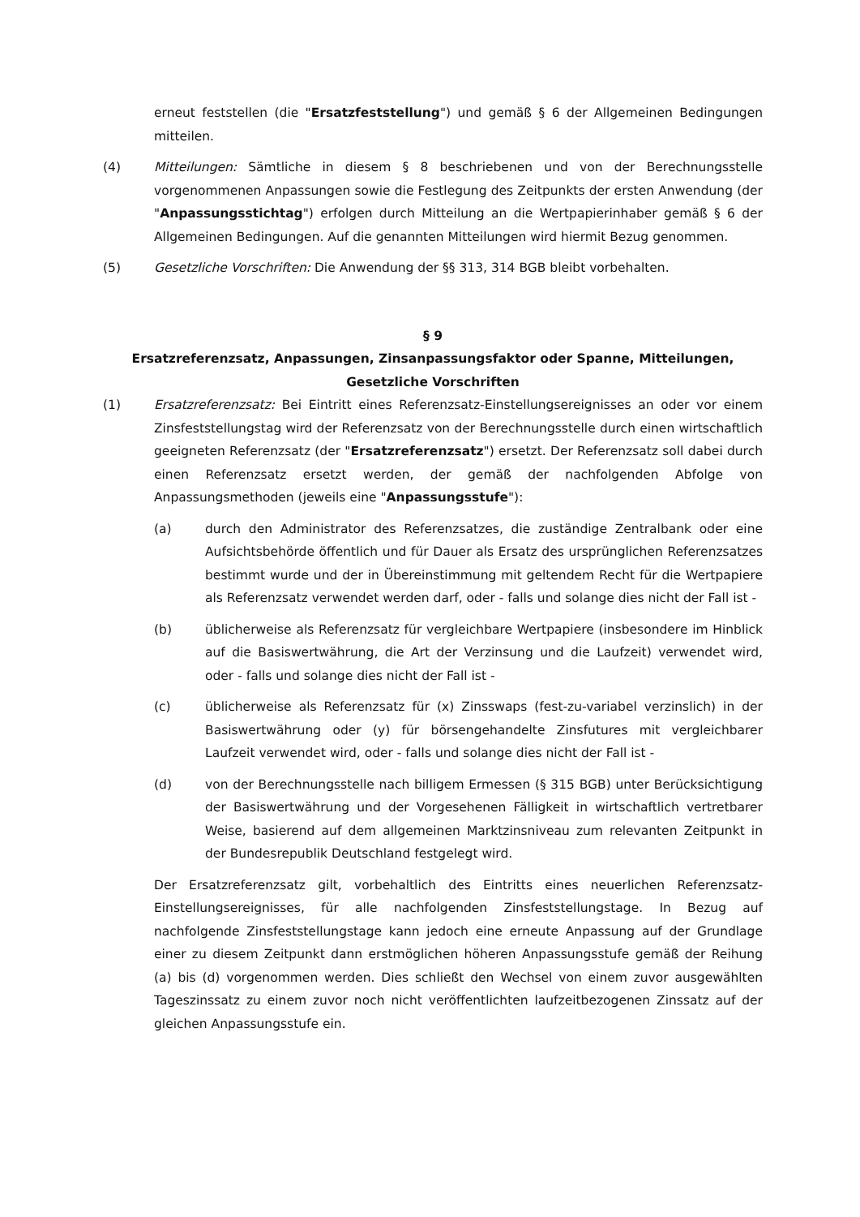erneut feststellen (die "Ersatzfeststellung") und gemäß § 6 der Allgemeinen Bedingungen mitteilen.
(4) Mitteilungen: Sämtliche in diesem § 8 beschriebenen und von der Berechnungsstelle vorgenommenen Anpassungen sowie die Festlegung des Zeitpunkts der ersten Anwendung (der "Anpassungsstichtag") erfolgen durch Mitteilung an die Wertpapierinhaber gemäß § 6 der Allgemeinen Bedingungen. Auf die genannten Mitteilungen wird hiermit Bezug genommen.
(5) Gesetzliche Vorschriften: Die Anwendung der §§ 313, 314 BGB bleibt vorbehalten.
§ 9
Ersatzreferenzsatz, Anpassungen, Zinsanpassungsfaktor oder Spanne, Mitteilungen, Gesetzliche Vorschriften
(1) Ersatzreferenzsatz: Bei Eintritt eines Referenzsatz-Einstellungsereignisses an oder vor einem Zinsfeststellungstag wird der Referenzsatz von der Berechnungsstelle durch einen wirtschaftlich geeigneten Referenzsatz (der "Ersatzreferenzsatz") ersetzt. Der Referenzsatz soll dabei durch einen Referenzsatz ersetzt werden, der gemäß der nachfolgenden Abfolge von Anpassungsmethoden (jeweils eine "Anpassungsstufe"):
(a) durch den Administrator des Referenzsatzes, die zuständige Zentralbank oder eine Aufsichtsbehörde öffentlich und für Dauer als Ersatz des ursprünglichen Referenzsatzes bestimmt wurde und der in Übereinstimmung mit geltendem Recht für die Wertpapiere als Referenzsatz verwendet werden darf, oder - falls und solange dies nicht der Fall ist -
(b) üblicherweise als Referenzsatz für vergleichbare Wertpapiere (insbesondere im Hinblick auf die Basiswertwährung, die Art der Verzinsung und die Laufzeit) verwendet wird, oder - falls und solange dies nicht der Fall ist -
(c) üblicherweise als Referenzsatz für (x) Zinsswaps (fest-zu-variabel verzinslich) in der Basiswertwährung oder (y) für börsengehandelte Zinsfutures mit vergleichbarer Laufzeit verwendet wird, oder - falls und solange dies nicht der Fall ist -
(d) von der Berechnungsstelle nach billigem Ermessen (§ 315 BGB) unter Berücksichtigung der Basiswertwährung und der Vorgesehenen Fälligkeit in wirtschaftlich vertretbarer Weise, basierend auf dem allgemeinen Marktzinsniveau zum relevanten Zeitpunkt in der Bundesrepublik Deutschland festgelegt wird.
Der Ersatzreferenzsatz gilt, vorbehaltlich des Eintritts eines neuerlichen Referenzsatz-Einstellungsereignisses, für alle nachfolgenden Zinsfeststellungstage. In Bezug auf nachfolgende Zinsfeststellungstage kann jedoch eine erneute Anpassung auf der Grundlage einer zu diesem Zeitpunkt dann erstmöglichen höheren Anpassungsstufe gemäß der Reihung (a) bis (d) vorgenommen werden. Dies schließt den Wechsel von einem zuvor ausgewählten Tageszinssatz zu einem zuvor noch nicht veröffentlichten laufzeitbezogenen Zinssatz auf der gleichen Anpassungsstufe ein.